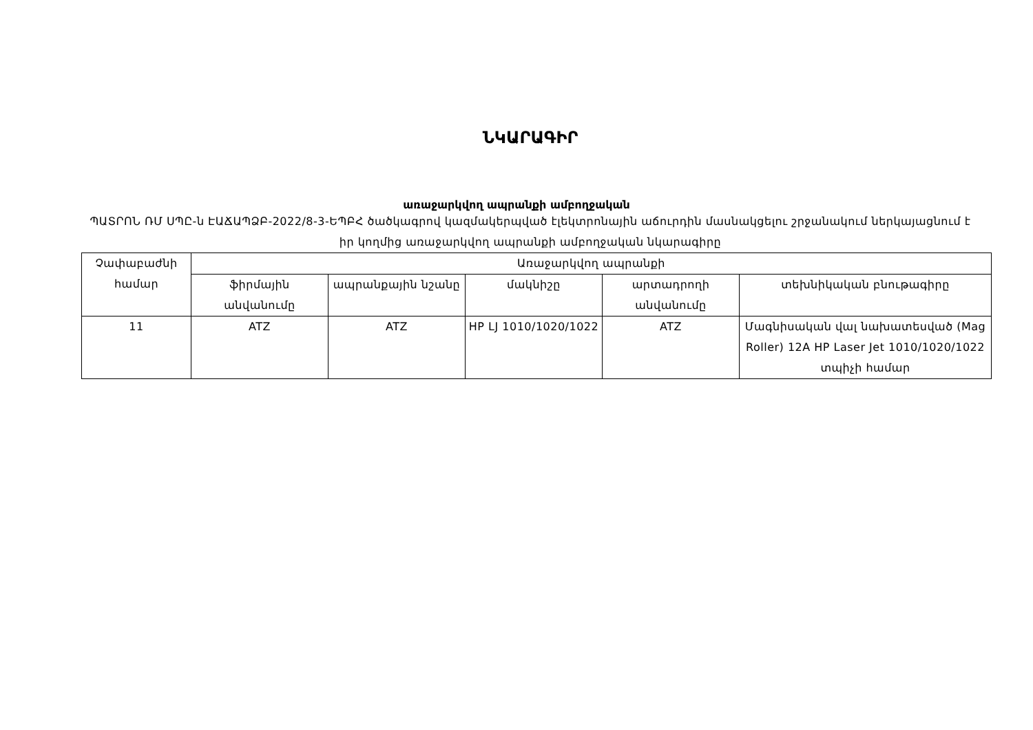ՆԿԱՐԱԳԻՐ
առաջարկվող ապրանքի ամբողջական
ՊԱՏՐՈՆ ՌՄ ՍՊԸ-ն ԷԱՃԱՊՁԲ-2022/8-3-ԵՊԲՀ ծածկագրով կազմակերպված էլեկտրոնային աճուրդին մասնակցելու շրջանակում ներկայացնում է իր կողմից առաջարկվող ապրանքի ամբողջական նկարագիրը
| Չափաբաժնի համար | Առաջարկվող ապրանքի | | | | |
| --- | --- | --- | --- | --- | --- |
| | ֆիրմային անվանումը | ապրանքային նշանը | մակնիշը | արտադրողի անվանումը | տեխնիկական բնութագիրը |
| 11 | ATZ | ATZ | HP LJ 1010/1020/1022 | ATZ | Մագնիսական վալ նախատեսված (Mag Roller) 12A HP Laser Jet 1010/1020/1022 տպիչի համար |